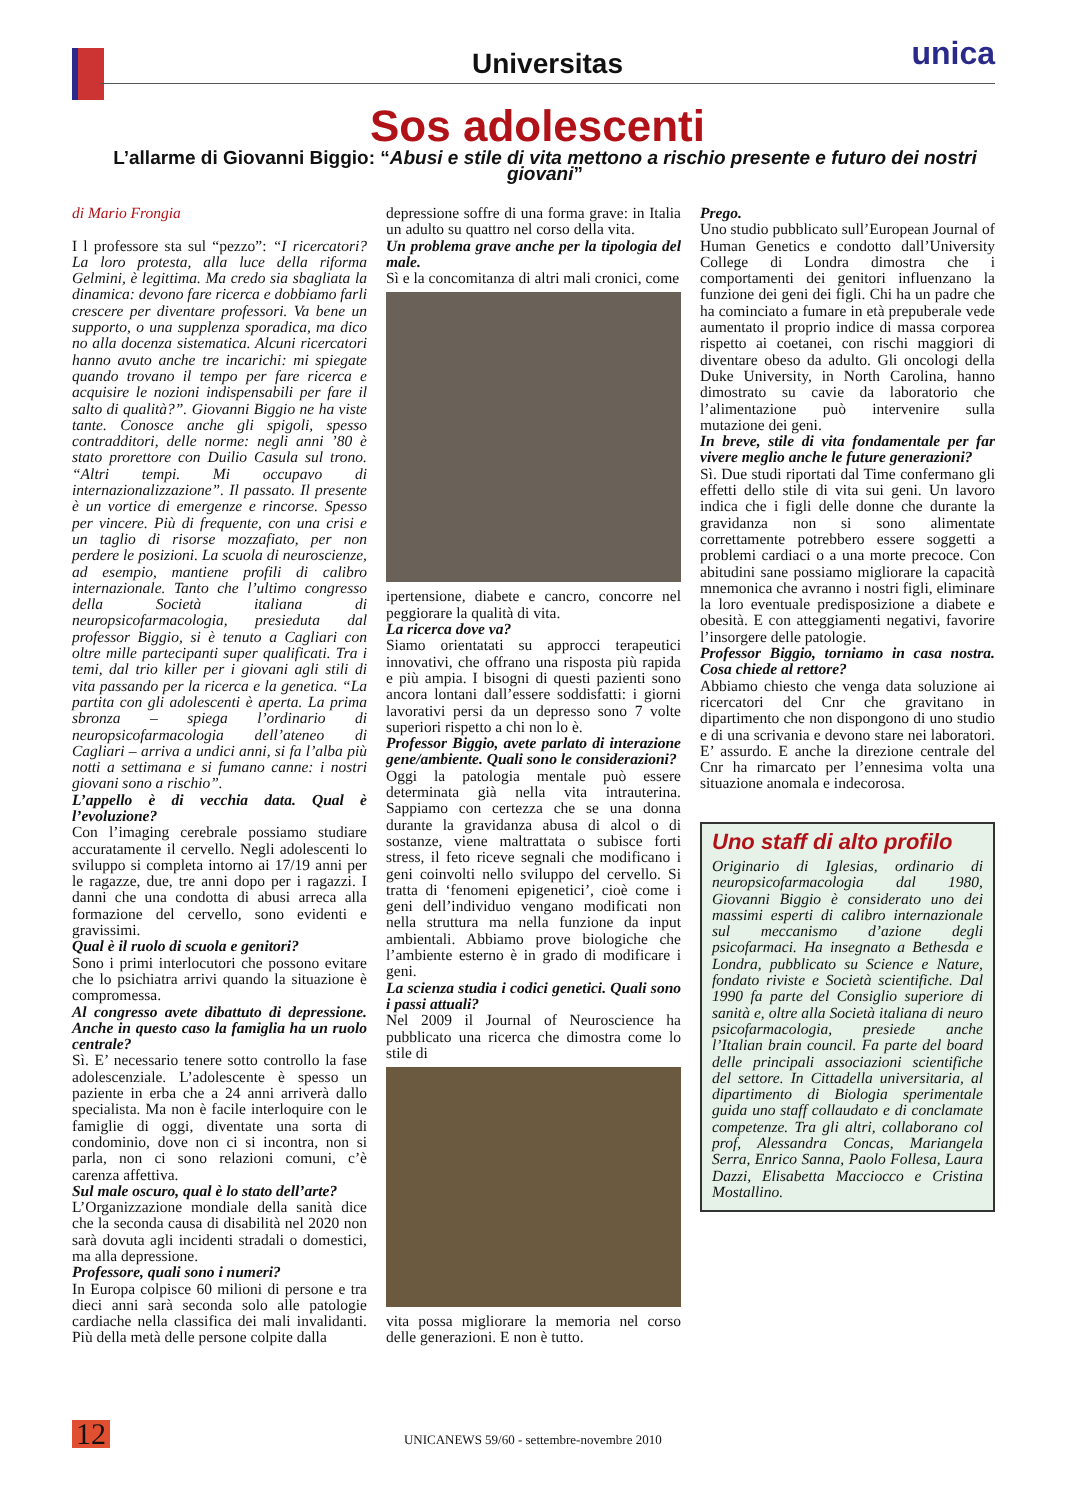Universitas
unica
Sos adolescenti
L’allarme di Giovanni Biggio: “Abusi e stile di vita mettono a rischio presente e futuro dei nostri giovani”
di Mario Frongia
I l professore sta sul “pezzo”: “I ricercatori? La loro protesta, alla luce della riforma Gelmini, è legittima. Ma credo sia sbagliata la dinamica: devono fare ricerca e dobbiamo farli crescere per diventare professori. Va bene un supporto, o una supplenza sporadica, ma dico no alla docenza sistematica. Alcuni ricercatori hanno avuto anche tre incarichi: mi spiegate quando trovano il tempo per fare ricerca e acquisire le nozioni indispensabili per fare il salto di qualità?”. Giovanni Biggio ne ha viste tante. Conosce anche gli spigoli, spesso contradditori, delle norme: negli anni ’80 è stato prorettore con Duilio Casula sul trono. “Altri tempi. Mi occupavo di internazionalizzazione”. Il passato. Il presente è un vortice di emergenze e rincorse. Spesso per vincere. Più di frequente, con una crisi e un taglio di risorse mozzafiato, per non perdere le posizioni. La scuola di neuroscienze, ad esempio, mantiene profili di calibro internazionale. Tanto che l’ultimo congresso della Società italiana di neuropsicofarmacologia, presieduta dal professor Biggio, si è tenuto a Cagliari con oltre mille partecipanti super qualificati. Tra i temi, dal trio killer per i giovani agli stili di vita passando per la ricerca e la genetica. “La partita con gli adolescenti è aperta. La prima sbronza – spiega l’ordinario di neuropsicofarmacologia dell’ateneo di Cagliari – arriva a undici anni, si fa l’alba più notti a settimana e si fumano canne: i nostri giovani sono a rischio”.
L’appello è di vecchia data. Qual è l’evoluzione?
Con l’imaging cerebrale possiamo studiare accuratamente il cervello. Negli adolescenti lo sviluppo si completa intorno ai 17/19 anni per le ragazze, due, tre anni dopo per i ragazzi. I danni che una condotta di abusi arreca alla formazione del cervello, sono evidenti e gravissimi.
Qual è il ruolo di scuola e genitori?
Sono i primi interlocutori che possono evitare che lo psichiatra arrivi quando la situazione è compromessa.
Al congresso avete dibattuto di depressione. Anche in questo caso la famiglia ha un ruolo centrale?
Sì. E’ necessario tenere sotto controllo la fase adolescenziale. L’adolescente è spesso un paziente in erba che a 24 anni arriverà dallo specialista. Ma non è facile interloquire con le famiglie di oggi, diventate una sorta di condominio, dove non ci si incontra, non si parla, non ci sono relazioni comuni, c’è carenza affettiva.
Sul male oscuro, qual è lo stato dell’arte?
L’Organizzazione mondiale della sanità dice che la seconda causa di disabilità nel 2020 non sarà dovuta agli incidenti stradali o domestici, ma alla depressione.
Professore, quali sono i numeri?
In Europa colpisce 60 milioni di persone e tra dieci anni sarà seconda solo alle patologie cardiache nella classifica dei mali invalidanti. Più della metà delle persone colpite dalla
depressione soffre di una forma grave: in Italia un adulto su quattro nel corso della vita.
Un problema grave anche per la tipologia del male.
Sì e la concomitanza di altri mali cronici, come
ipertensione, diabete e cancro, concorre nel peggiorare la qualità di vita.
La ricerca dove va?
Siamo orientatati su approcci terapeutici innovativi, che offrano una risposta più rapida e più ampia. I bisogni di questi pazienti sono ancora lontani dall’essere soddisfatti: i giorni lavorativi persi da un depresso sono 7 volte superiori rispetto a chi non lo è.
Professor Biggio, avete parlato di interazione gene/ambiente. Quali sono le considerazioni?
Oggi la patologia mentale può essere determinata già nella vita intrauterina. Sappiamo con certezza che se una donna durante la gravidanza abusa di alcol o di sostanze, viene maltrattata o subisce forti stress, il feto riceve segnali che modificano i geni coinvolti nello sviluppo del cervello. Si tratta di ‘fenomeni epigenetici’, cioè come i geni dell’individuo vengano modificati non nella struttura ma nella funzione da input ambientali. Abbiamo prove biologiche che l’ambiente esterno è in grado di modificare i geni.
La scienza studia i codici genetici. Quali sono i passi attuali?
Nel 2009 il Journal of Neuroscience ha pubblicato una ricerca che dimostra come lo stile di
vita possa migliorare la memoria nel corso delle generazioni. E non è tutto.
Prego.
Uno studio pubblicato sull’European Journal of Human Genetics e condotto dall’University College di Londra dimostra che i comportamenti dei genitori influenzano la funzione dei geni dei figli. Chi ha un padre che ha cominciato a fumare in età prepuberale vede aumentato il proprio indice di massa corporea rispetto ai coetanei, con rischi maggiori di diventare obeso da adulto. Gli oncologi della Duke University, in North Carolina, hanno dimostrato su cavie da laboratorio che l’alimentazione può intervenire sulla mutazione dei geni.
In breve, stile di vita fondamentale per far vivere meglio anche le future generazioni?
Sì. Due studi riportati dal Time confermano gli effetti dello stile di vita sui geni. Un lavoro indica che i figli delle donne che durante la gravidanza non si sono alimentate correttamente potrebbero essere soggetti a problemi cardiaci o a una morte precoce. Con abitudini sane possiamo migliorare la capacità mnemonica che avranno i nostri figli, eliminare la loro eventuale predisposizione a diabete e obesità. E con atteggiamenti negativi, favorire l’insorgere delle patologie.
Professor Biggio, torniamo in casa nostra. Cosa chiede al rettore?
Abbiamo chiesto che venga data soluzione ai ricercatori del Cnr che gravitano in dipartimento che non dispongono di uno studio e di una scrivania e devono stare nei laboratori. E’ assurdo. E anche la direzione centrale del Cnr ha rimarcato per l’ennesima volta una situazione anomala e indecorosa.
Uno staff di alto profilo
Originario di Iglesias, ordinario di neuropsicofarmacologia dal 1980, Giovanni Biggio è considerato uno dei massimi esperti di calibro internazionale sul meccanismo d’azione degli psicofarmaci. Ha insegnato a Bethesda e Londra, pubblicato su Science e Nature, fondato riviste e Società scientifiche. Dal 1990 fa parte del Consiglio superiore di sanità e, oltre alla Società italiana di neuro psicofarmacologia, presiede anche l’Italian brain council. Fa parte del board delle principali associazioni scientifiche del settore. In Cittadella universitaria, al dipartimento di Biologia sperimentale guida uno staff collaudato e di conclamate competenze. Tra gli altri, collaborano col prof, Alessandra Concas, Mariangela Serra, Enrico Sanna, Paolo Follesa, Laura Dazzi, Elisabetta Macciocco e Cristina Mostallino.
12 UNICANEWS 59/60 - settembre-novembre 2010